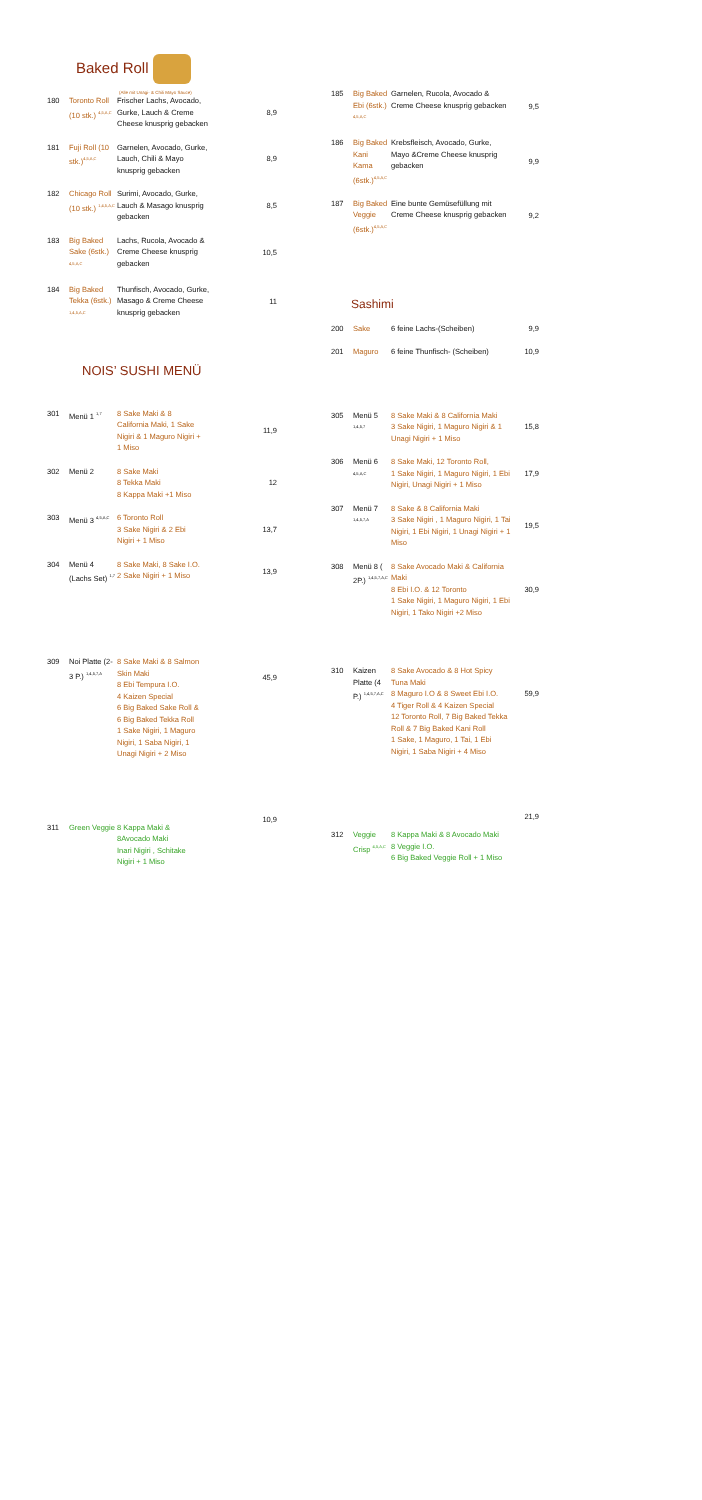Baked Roll
(Alle mit Unagi- & Chili Mayo Sauce)
| 180 | Toronto Roll (10 stk.) <sup>4,5,A,C</sup> | Frischer Lachs, Avocado, Gurke, Lauch & Creme Cheese knusprig gebacken | 8,9 |
| 181 | Fuji Roll (10 stk.)<sup>4,5,A,C</sup> | Garnelen, Avocado, Gurke, Lauch, Chili & Mayo knusprig gebacken | 8,9 |
| 182 | Chicago Roll (10 stk.) <sup>1,4,5,A,C</sup> | Surimi, Avocado, Gurke, Lauch & Masago knusprig gebacken | 8,5 |
| 183 | Big Baked Sake (6stk.) <sup>4,5,A,C</sup> | Lachs, Rucola, Avocado & Creme Cheese knusprig gebacken | 10,5 |
| 184 | Big Baked Tekka (6stk.) <sup>1,4,5,A,C</sup> | Thunfisch, Avocado, Gurke, Masago & Creme Cheese knusprig gebacken | 11 |
NOIS’ SUSHI MENÜ
| 301 | Menü 1 <sup>1,7</sup> | 8 Sake Maki & 8 California Maki, 1 Sake Nigiri & 1 Maguro Nigiri + 1 Miso | 11,9 |
| 302 | Menü 2 | 8 Sake Maki 8 Tekka Maki 8 Kappa Maki +1 Miso | 12 |
| 303 | Menü 3 <sup>4,5,A,C</sup> | 6 Toronto Roll 3 Sake Nigiri & 2 Ebi Nigiri + 1 Miso | 13,7 |
| 304 | Menü 4 (Lachs Set) <sup>1,7</sup> | 8 Sake Maki, 8 Sake I.O. 2 Sake Nigiri + 1 Miso | 13,9 |
| 309 | Noi Platte (2-3 P.) <sup>1,4,5,7,A</sup> | 8 Sake Maki & 8 Salmon Skin Maki 8 Ebi Tempura I.O. 4 Kaizen Special 6 Big Baked Sake Roll & 6 Big Baked Tekka Roll 1 Sake Nigiri, 1 Maguro Nigiri, 1 Saba Nigiri, 1 Unagi Nigiri + 2 Miso | 45,9 |
| 311 | Green Veggie | 8 Kappa Maki & 8Avocado Maki Inari Nigiri , Schitake Nigiri + 1 Miso | 10,9 |
| 185 | Big Baked Ebi (6stk.) <sup>4,5,A,C</sup> | Garnelen, Rucola, Avocado & Creme Cheese knusprig gebacken | 9,5 |
| 186 | Big Baked Kani Kama (6stk.)<sup>4,5,A,C</sup> | Krebsfleisch, Avocado, Gurke, Mayo &Creme Cheese knusprig gebacken | 9,9 |
| 187 | Big Baked Veggie (6stk.)<sup>4,5,A,C</sup> | Eine bunte Gemüsefüllung mit Creme Cheese knusprig gebacken | 9,2 |
Sashimi
| 200 | Sake | 6 feine Lachs-(Scheiben) | 9,9 |
| 201 | Maguro | 6 feine Thunfisch- (Scheiben) | 10,9 |
| 305 | Menü 5 <sup>1,4,5,7</sup> | 8 Sake Maki & 8 California Maki 3 Sake Nigiri, 1 Maguro Nigiri & 1 Unagi Nigiri + 1 Miso | 15,8 |
| 306 | Menü 6 <sup>4,5,A,C</sup> | 8 Sake Maki, 12 Toronto Roll, 1 Sake Nigiri, 1 Maguro Nigiri, 1 Ebi Nigiri, Unagi Nigiri + 1 Miso | 17,9 |
| 307 | Menü 7 <sup>1,4,5,7,A</sup> | 8 Sake & 8 California Maki 3 Sake Nigiri , 1 Maguro Nigiri, 1 Tai Nigiri, 1 Ebi Nigiri, 1 Unagi Nigiri + 1 Miso | 19,5 |
| 308 | Menü 8 ( 2P.) <sup>1,4,5,7,A,C</sup> | 8 Sake Avocado Maki & California Maki 8 Ebi I.O. & 12 Toronto 1 Sake Nigiri, 1 Maguro Nigiri, 1 Ebi Nigiri, 1 Tako Nigiri +2 Miso | 30,9 |
| 310 | Kaizen Platte (4 P.) <sup>1,4,5,7,A,C</sup> | 8 Sake Avocado & 8 Hot Spicy Tuna Maki 8 Maguro I.O & 8 Sweet Ebi I.O. 4 Tiger Roll & 4 Kaizen Special 12 Toronto Roll, 7 Big Baked Tekka Roll & 7 Big Baked Kani Roll 1 Sake, 1 Maguro, 1 Tai, 1 Ebi Nigiri, 1 Saba Nigiri + 4 Miso | 59,9 |
| 312 | Veggie Crisp <sup>4,5,A,C</sup> | 8 Kappa Maki & 8 Avocado Maki 8 Veggie I.O. 6 Big Baked Veggie Roll + 1 Miso | 21,9 |